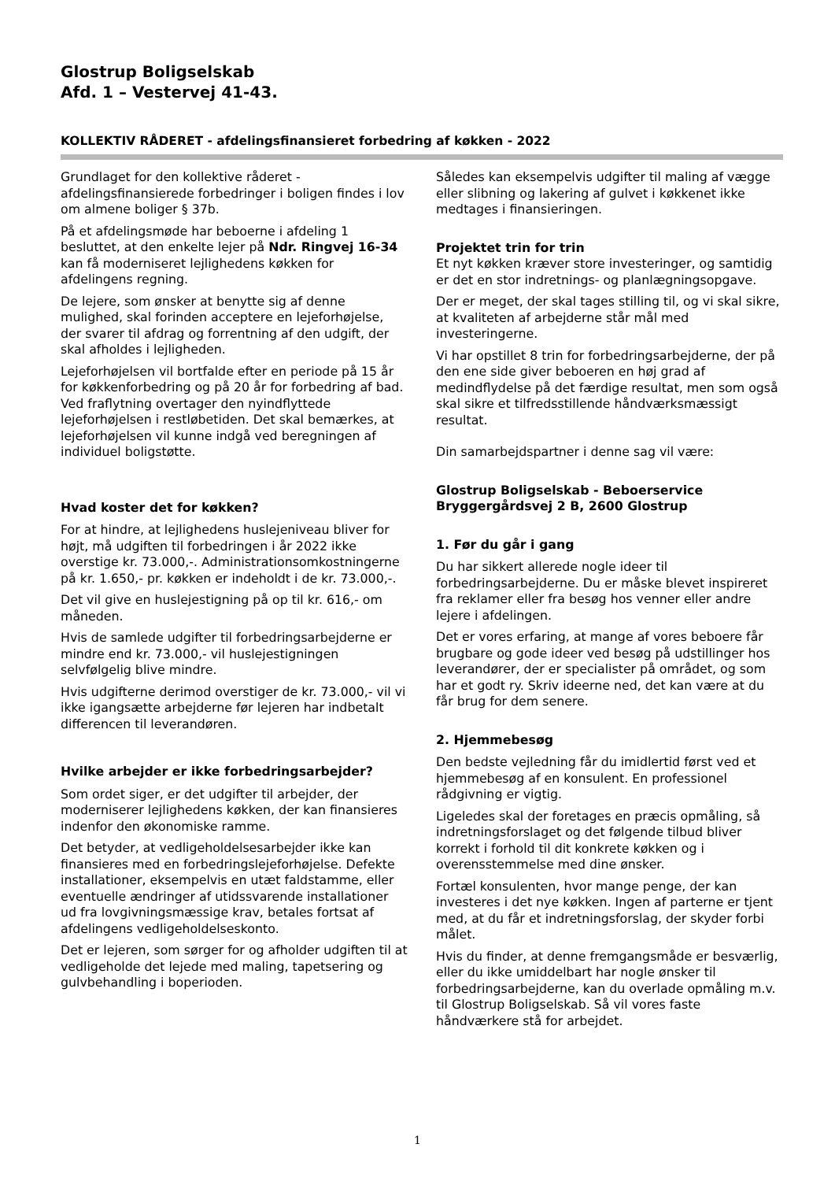Glostrup Boligselskab
Afd. 1 – Vestervej 41-43.
KOLLEKTIV RÅDERET - afdelingsfinansieret forbedring af køkken - 2022
Grundlaget for den kollektive råderet - afdelingsfinansierede forbedringer i boligen findes i lov om almene boliger § 37b.
På et afdelingsmøde har beboerne i afdeling 1 besluttet, at den enkelte lejer på Ndr. Ringvej 16-34 kan få moderniseret lejlighedens køkken for afdelingens regning.
De lejere, som ønsker at benytte sig af denne mulighed, skal forinden acceptere en lejeforhøjelse, der svarer til afdrag og forrentning af den udgift, der skal afholdes i lejligheden.
Lejeforhøjelsen vil bortfalde efter en periode på 15 år for køkkenforbedring og på 20 år for forbedring af bad. Ved fraflytning overtager den nyindflyttede lejeforhøjelsen i restløbetiden. Det skal bemærkes, at lejeforhøjelsen vil kunne indgå ved beregningen af individuel boligstøtte.
Hvad koster det for køkken?
For at hindre, at lejlighedens huslejeniveau bliver for højt, må udgiften til forbedringen i år 2022 ikke overstige kr. 73.000,-. Administrationsomkostningerne på kr. 1.650,- pr. køkken er indeholdt i de kr. 73.000,-.
Det vil give en huslejestigning på op til kr. 616,- om måneden.
Hvis de samlede udgifter til forbedringsarbejderne er mindre end kr. 73.000,- vil huslejestigningen selvfølgelig blive mindre.
Hvis udgifterne derimod overstiger de kr. 73.000,- vil vi ikke igangsætte arbejderne før lejeren har indbetalt differencen til leverandøren.
Hvilke arbejder er ikke forbedringsarbejder?
Som ordet siger, er det udgifter til arbejder, der moderniserer lejlighedens køkken, der kan finansieres indenfor den økonomiske ramme.
Det betyder, at vedligeholdelsesarbejder ikke kan finansieres med en forbedringslejeforhøjelse. Defekte installationer, eksempelvis en utæt faldstamme, eller eventuelle ændringer af utidssvarende installationer ud fra lovgivningsmæssige krav, betales fortsat af afdelingens vedligeholdelseskonto.
Det er lejeren, som sørger for og afholder udgiften til at vedligeholde det lejede med maling, tapetsering og gulvbehandling i boperioden.
Således kan eksempelvis udgifter til maling af vægge eller slibning og lakering af gulvet i køkkenet ikke medtages i finansieringen.
Projektet trin for trin
Et nyt køkken kræver store investeringer, og samtidig er det en stor indretnings- og planlægningsopgave.
Der er meget, der skal tages stilling til, og vi skal sikre, at kvaliteten af arbejderne står mål med investeringerne.
Vi har opstillet 8 trin for forbedringsarbejderne, der på den ene side giver beboeren en høj grad af medindflydelse på det færdige resultat, men som også skal sikre et tilfredsstillende håndværksmæssigt resultat.
Din samarbejdspartner i denne sag vil være:
Glostrup Boligselskab - Beboerservice
Bryggergårdsvej 2 B, 2600 Glostrup
1. Før du går i gang
Du har sikkert allerede nogle ideer til forbedringsarbejderne. Du er måske blevet inspireret fra reklamer eller fra besøg hos venner eller andre lejere i afdelingen.
Det er vores erfaring, at mange af vores beboere får brugbare og gode ideer ved besøg på udstillinger hos leverandører, der er specialister på området, og som har et godt ry. Skriv ideerne ned, det kan være at du får brug for dem senere.
2. Hjemmebesøg
Den bedste vejledning får du imidlertid først ved et hjemmebesøg af en konsulent. En professionel rådgivning er vigtig.
Ligeledes skal der foretages en præcis opmåling, så indretningsforslaget og det følgende tilbud bliver korrekt i forhold til dit konkrete køkken og i overensstemmelse med dine ønsker.
Fortæl konsulenten, hvor mange penge, der kan investeres i det nye køkken. Ingen af parterne er tjent med, at du får et indretningsforslag, der skyder forbi målet.
Hvis du finder, at denne fremgangsmåde er besværlig, eller du ikke umiddelbart har nogle ønsker til forbedringsarbejderne, kan du overlade opmåling m.v. til Glostrup Boligselskab. Så vil vores faste håndværkere stå for arbejdet.
1